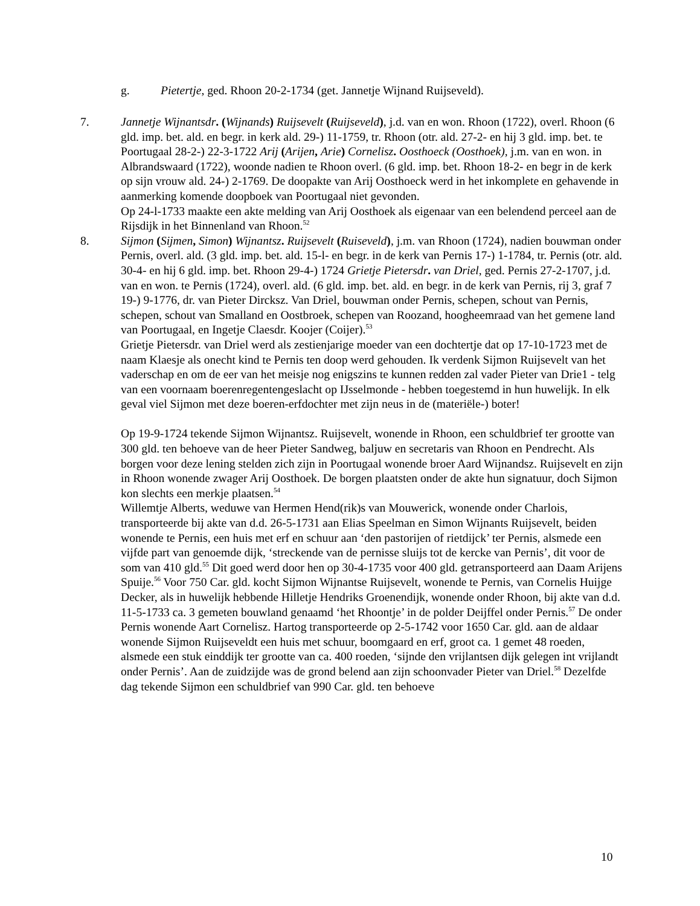g. Pietertje, ged. Rhoon 20-2-1734 (get. Jannetje Wijnand Ruijseveld).
7. Jannetje Wijnantsdr. (Wijnands) Ruijsevelt (Ruijseveld), j.d. van en won. Rhoon (1722), overl. Rhoon (6 gld. imp. bet. ald. en begr. in kerk ald. 29-) 11-1759, tr. Rhoon (otr. ald. 27-2- en hij 3 gld. imp. bet. te Poortugaal 28-2-) 22-3-1722 Arij (Arijen, Arie) Cornelisz. Oosthoeck (Oosthoek), j.m. van en won. in Albrandswaard (1722), woonde nadien te Rhoon overl. (6 gld. imp. bet. Rhoon 18-2- en begr in de kerk op sijn vrouw ald. 24-) 2-1769. De doopakte van Arij Oosthoeck werd in het inkomplete en gehavende in aanmerking komende doopboek van Poortugaal niet gevonden.
Op 24-l-1733 maakte een akte melding van Arij Oosthoek als eigenaar van een belendend perceel aan de Rijsdijk in het Binnenland van Rhoon.<sup>52</sup>
8. Sijmon (Sijmen, Simon) Wijnantsz. Ruijsevelt (Ruiseveld), j.m. van Rhoon (1724), nadien bouwman onder Pernis, overl. ald. (3 gld. imp. bet. ald. 15-l- en begr. in de kerk van Pernis 17-) 1-1784, tr. Pernis (otr. ald. 30-4- en hij 6 gld. imp. bet. Rhoon 29-4-) 1724 Grietje Pietersdr. van Driel, ged. Pernis 27-2-1707, j.d. van en won. te Pernis (1724), overl. ald. (6 gld. imp. bet. ald. en begr. in de kerk van Pernis, rij 3, graf 7 19-) 9-1776, dr. van Pieter Dircksz. Van Driel, bouwman onder Pernis, schepen, schout van Pernis, schepen, schout van Smalland en Oostbroek, schepen van Roozand, hoogheemraad van het gemene land van Poortugaal, en Ingetje Claesdr. Koojer (Coijer).<sup>53</sup>
Grietje Pietersdr. van Driel werd als zestienjarige moeder van een dochtertje dat op 17-10-1723 met de naam Klaesje als onecht kind te Pernis ten doop werd gehouden. Ik verdenk Sijmon Ruijsevelt van het vaderschap en om de eer van het meisje nog enigszins te kunnen redden zal vader Pieter van Drie1 - telg van een voornaam boerenregentengeslacht op IJsselmonde - hebben toegestemd in hun huwelijk. In elk geval viel Sijmon met deze boeren-erfdochter met zijn neus in de (materiële-) boter!
Op 19-9-1724 tekende Sijmon Wijnantsz. Ruijsevelt, wonende in Rhoon, een schuldbrief ter grootte van 300 gld. ten behoeve van de heer Pieter Sandweg, baljuw en secretaris van Rhoon en Pendrecht. Als borgen voor deze lening stelden zich zijn in Poortugaal wonende broer Aard Wijnandsz. Ruijsevelt en zijn in Rhoon wonende zwager Arij Oosthoek. De borgen plaatsten onder de akte hun signatuur, doch Sijmon kon slechts een merkje plaatsen.<sup>54</sup>
Willemtje Alberts, weduwe van Hermen Hend(rik)s van Mouwerick, wonende onder Charlois, transporteerde bij akte van d.d. 26-5-1731 aan Elias Speelman en Simon Wijnants Ruijsevelt, beiden wonende te Pernis, een huis met erf en schuur aan ‘den pastorijen of rietdijck’ ter Pernis, alsmede een vijfde part van genoemde dijk, ‘streckende van de pernisse sluijs tot de kercke van Pernis’, dit voor de som van 410 gld.<sup>55</sup> Dit goed werd door hen op 30-4-1735 voor 400 gld. getransporteerd aan Daam Arijens Spuije.<sup>56</sup> Voor 750 Car. gld. kocht Sijmon Wijnantse Ruijsevelt, wonende te Pernis, van Cornelis Huijge Decker, als in huwelijk hebbende Hilletje Hendriks Groenendijk, wonende onder Rhoon, bij akte van d.d. 11-5-1733 ca. 3 gemeten bouwland genaamd ‘het Rhoontje’ in de polder Deijffel onder Pernis.<sup>57</sup> De onder Pernis wonende Aart Cornelisz. Hartog transporteerde op 2-5-1742 voor 1650 Car. gld. aan de aldaar wonende Sijmon Ruijseveldt een huis met schuur, boomgaard en erf, groot ca. 1 gemet 48 roeden, alsmede een stuk einddijk ter grootte van ca. 400 roeden, ‘sijnde den vrijlantsen dijk gelegen int vrijlandt onder Pernis’. Aan de zuidzijde was de grond belend aan zijn schoonvader Pieter van Driel.<sup>58</sup> Dezelfde dag tekende Sijmon een schuldbrief van 990 Car. gld. ten behoeve
10